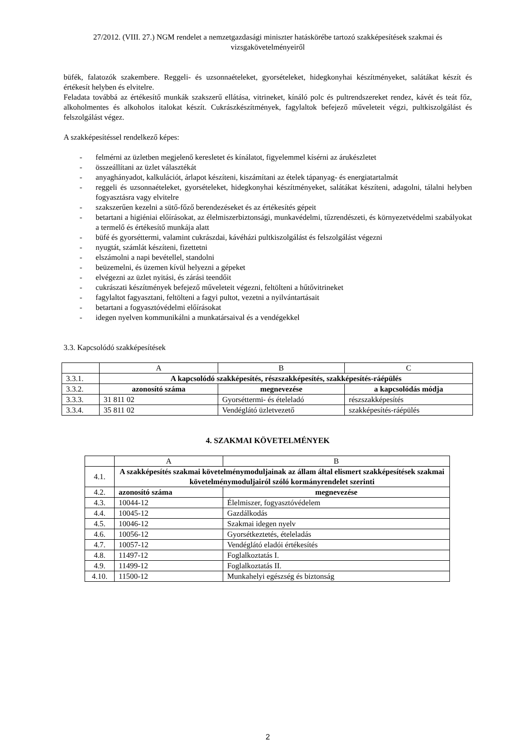27/2012. (VIII. 27.) NGM rendelet a nemzetgazdasági miniszter hatáskörébe tartozó szakképesítések szakmai és vizsgakövetelményeiről
büfék, falatozók szakembere. Reggeli- és uzsonnaételeket, gyorsételeket, hidegkonyhai készítményeket, salátákat készít és értékesít helyben és elvitelre.
Feladata továbbá az értékesítő munkák szakszerű ellátása, vitrineket, kínáló polc és pultrendszereket rendez, kávét és teát főz, alkoholmentes és alkoholos italokat készít. Cukrászkészítmények, fagylaltok befejező műveleteit végzi, pultkiszolgálást és felszolgálást végez.
A szakképesítéssel rendelkező képes:
- felmérni az üzletben megjelenő keresletet és kínálatot, figyelemmel kísérni az árukészletet
- összeállítani az üzlet választékát
- anyaghányadot, kalkulációt, árlapot készíteni, kiszámítani az ételek tápanyag- és energiatartalmát
- reggeli és uzsonnaételeket, gyorsételeket, hidegkonyhai készítményeket, salátákat készíteni, adagolni, tálalni helyben fogyasztásra vagy elvitelre
- szakszerűen kezelni a sütő-főző berendezéseket és az értékesítés gépeit
- betartani a higiéniai előírásokat, az élelmiszerbiztonsági, munkavédelmi, tűzrendészeti, és környezetvédelmi szabályokat a termelő és értékesítő munkája alatt
- büfé és gyorséttermi, valamint cukrászdai, kávéházi pultkiszolgálást és felszolgálást végezni
- nyugtát, számlát készíteni, fizettetni
- elszámolni a napi bevétellel, standolni
- beüzemelni, és üzemen kívül helyezni a gépeket
- elvégezni az üzlet nyitási, és zárási teendőit
- cukrászati készítmények befejező műveleteit végezni, feltölteni a hűtővitrineket
- fagylaltot fagyasztani, feltölteni a fagyi pultot, vezetni a nyilvántartásait
- betartani a fogyasztóvédelmi előírásokat
- idegen nyelven kommunikálni a munkatársaival és a vendégekkel
3.3. Kapcsolódó szakképesítések
| | A | B | C |
| 3.3.1. | A kapcsolódó szakképesítés, részszakképesítés, szakképesítés-ráépülés | | |
| 3.3.2. | azonosító száma | megnevezése | a kapcsolódás módja |
| 3.3.3. | 31 811 02 | Gyorséttermi- és ételeladó | részszakképesítés |
| 3.3.4. | 35 811 02 | Vendéglátó üzletvezető | szakképesítés-ráépülés |
4. SZAKMAI KÖVETELMÉNYEK
| | A | B |
| 4.1. | A szakképesítés szakmai követelménymoduljainak az állam által elismert szakképesítések szakmai követelménymoduljairól szóló kormányrendelet szerinti | |
| 4.2. | azonosító száma | megnevezése |
| 4.3. | 10044-12 | Élelmiszer, fogyasztóvédelem |
| 4.4. | 10045-12 | Gazdálkodás |
| 4.5. | 10046-12 | Szakmai idegen nyelv |
| 4.6. | 10056-12 | Gyorsétkeztetés, ételeladás |
| 4.7. | 10057-12 | Vendéglátó eladói értékesítés |
| 4.8. | 11497-12 | Foglalkoztatás I. |
| 4.9. | 11499-12 | Foglalkoztatás II. |
| 4.10. | 11500-12 | Munkahelyi egészség és biztonság |
2